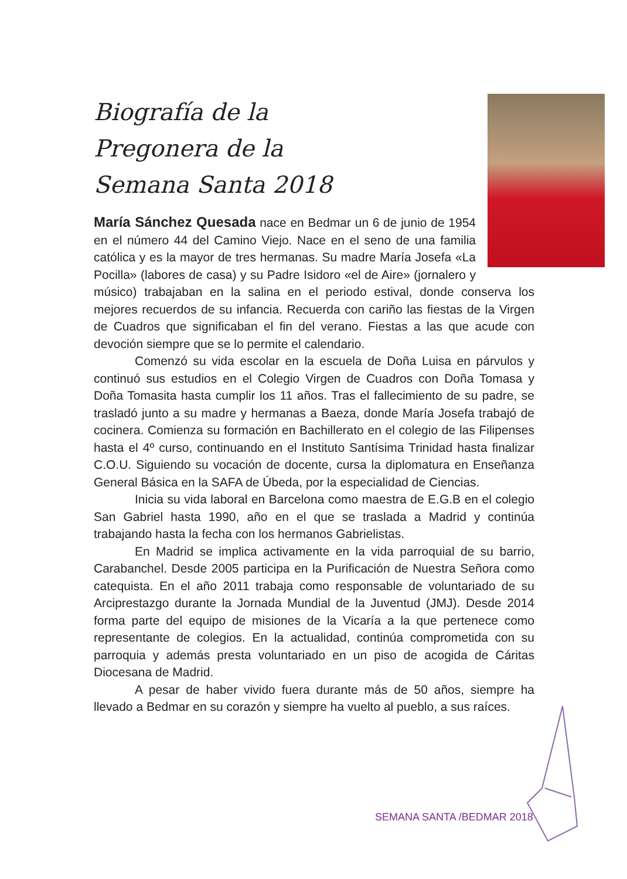Biografía de la
Pregonera de la
Semana Santa 2018
María Sánchez Quesada nace en Bedmar un 6 de junio de 1954 en el número 44 del Camino Viejo. Nace en el seno de una familia católica y es la mayor de tres hermanas. Su madre María Josefa «La Pocilla» (labores de casa) y su Padre Isidoro «el de Aire» (jornalero y músico) trabajaban en la salina en el periodo estival, donde conserva los mejores recuerdos de su infancia. Recuerda con cariño las fiestas de la Virgen de Cuadros que significaban el fin del verano. Fiestas a las que acude con devoción siempre que se lo permite el calendario.
Comenzó su vida escolar en la escuela de Doña Luisa en párvulos y continuó sus estudios en el Colegio Virgen de Cuadros con Doña Tomasa y Doña Tomasita hasta cumplir los 11 años. Tras el fallecimiento de su padre, se trasladó junto a su madre y hermanas a Baeza, donde María Josefa trabajó de cocinera. Comienza su formación en Bachillerato en el colegio de las Filipenses hasta el 4º curso, continuando en el Instituto Santísima Trinidad hasta finalizar C.O.U. Siguiendo su vocación de docente, cursa la diplomatura en Enseñanza General Básica en la SAFA de Úbeda, por la especialidad de Ciencias.
Inicia su vida laboral en Barcelona como maestra de E.G.B en el colegio San Gabriel hasta 1990, año en el que se traslada a Madrid y continúa trabajando hasta la fecha con los hermanos Gabrielistas.
En Madrid se implica activamente en la vida parroquial de su barrio, Carabanchel. Desde 2005 participa en la Purificación de Nuestra Señora como catequista. En el año 2011 trabaja como responsable de voluntariado de su Arciprestazgo durante la Jornada Mundial de la Juventud (JMJ). Desde 2014 forma parte del equipo de misiones de la Vicaría a la que pertenece como representante de colegios. En la actualidad, continúa comprometida con su parroquia y además presta voluntariado en un piso de acogida de Cáritas Diocesana de Madrid.
A pesar de haber vivido fuera durante más de 50 años, siempre ha llevado a Bedmar en su corazón y siempre ha vuelto al pueblo, a sus raíces.
SEMANA SANTA /BEDMAR 2018